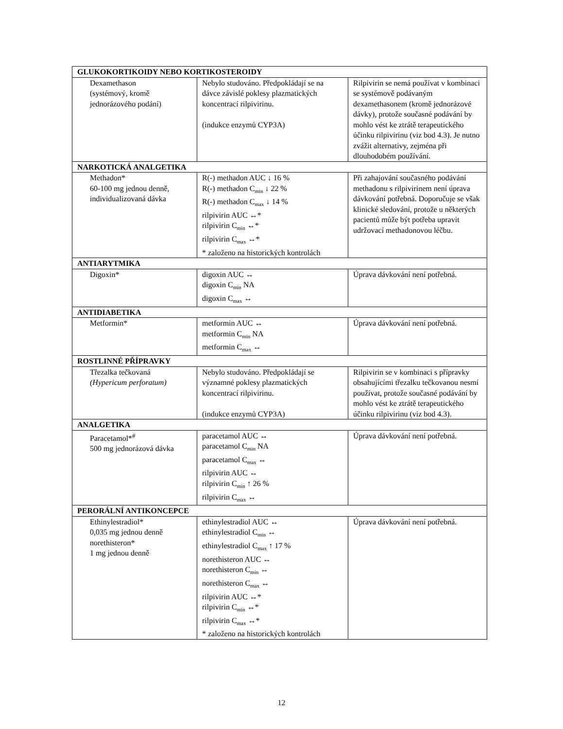| GLUKOKORTIKOIDY NEBO KORTIKOSTEROIDY | | |
| Dexamethason (systémový, kromě jednorázového podání) | Nebylo studováno. Předpokládají se na dávce závislé poklesy plazmatických koncentrací rilpivirinu. (indukce enzymů CYP3A) | Rilpivirin se nemá používat v kombinaci se systémově podávaným dexamethasonem (kromě jednorázové dávky), protože současné podávání by mohlo vést ke ztrátě terapeutického účinku rilpivirinu (viz bod 4.3). Je nutno zvážit alternativy, zejména při dlouhodobém používání. |
| NARKOTICKÁ ANALGETIKA | | |
| Methadon* 60-100 mg jednou denně, individualizovaná dávka | R(-) methadon AUC ↓ 16 % R(-) methadon C<sub>min</sub> ↓ 22 % R(-) methadon C<sub>max</sub> ↓ 14 % rilpivirin AUC ↔* rilpivirin C<sub>min</sub> ↔* rilpivirin C<sub>max</sub> ↔* * založeno na historických kontrolách | Při zahajování současného podávání methadonu s rilpivirinem není úprava dávkování potřebná. Doporučuje se však klinické sledování, protože u některých pacientů může být potřeba upravit udržovací methadonovou léčbu. |
| ANTIARYTMIKA | | |
| Digoxin* | digoxin AUC ↔ digoxin C<sub>min</sub> NA digoxin C<sub>max</sub> ↔ | Úprava dávkování není potřebná. |
| ANTIDIABETIKA | | |
| Metformin* | metformin AUC ↔ metformin C<sub>min</sub> NA metformin C<sub>max</sub> ↔ | Úprava dávkování není potřebná. |
| ROSTLINNÉ PŘÍPRAVKY | | |
| Třezalka tečkovaná (Hypericum perforatum) | Nebylo studováno. Předpokládají se významné poklesy plazmatických koncentrací rilpivirinu. (indukce enzymů CYP3A) | Rilpivirin se v kombinaci s přípravky obsahujícími třezalku tečkovanou nesmí používat, protože současné podávání by mohlo vést ke ztrátě terapeutického účinku rilpivirinu (viz bod 4.3). |
| ANALGETIKA | | |
| Paracetamol*<sup>#</sup> 500 mg jednorázová dávka | paracetamol AUC ↔ paracetamol C<sub>min</sub> NA paracetamol C<sub>max</sub> ↔ rilpivirin AUC ↔ rilpivirin C<sub>min</sub> ↑ 26 % rilpivirin C<sub>max</sub> ↔ | Úprava dávkování není potřebná. |
| PERORÁLNÍ ANTIKONCEPCE | | |
| Ethinylestradiol* 0,035 mg jednou denně norethisteron* 1 mg jednou denně | ethinylestradiol AUC ↔ ethinylestradiol C<sub>min</sub> ↔ ethinylestradiol C<sub>max</sub> ↑ 17 % norethisteron AUC ↔ norethisteron C<sub>min</sub> ↔ norethisteron C<sub>max</sub> ↔ rilpivirin AUC ↔* rilpivirin C<sub>min</sub> ↔* rilpivirin C<sub>max</sub> ↔* * založeno na historických kontrolách | Úprava dávkování není potřebná. |
12